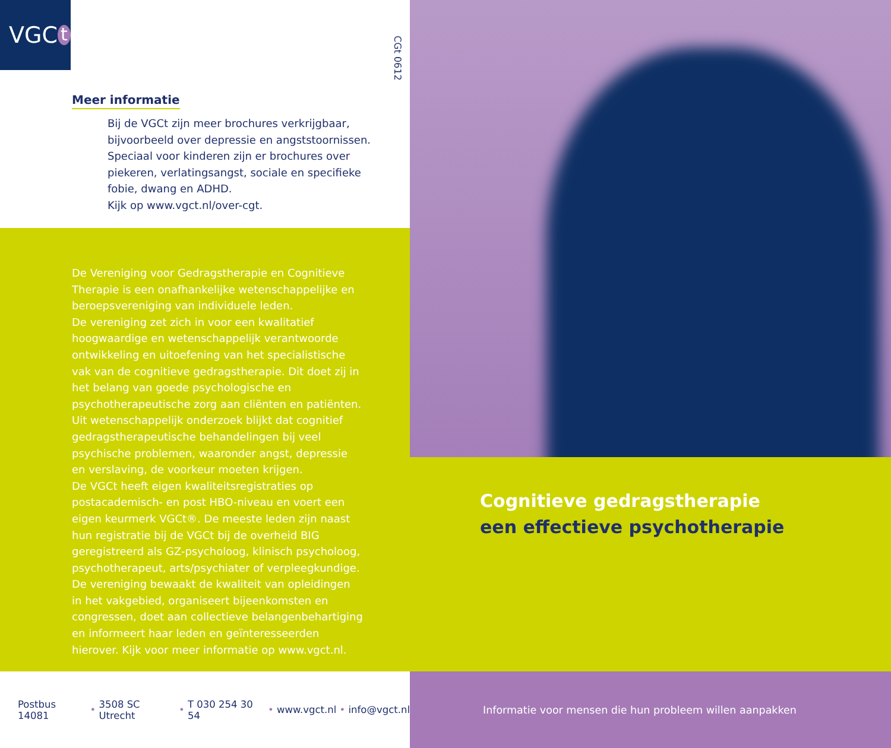VGC t
CGt 0612
Meer informatie
Bij de VGCt zijn meer brochures verkrijgbaar, bijvoorbeeld over depressie en angststoornissen. Speciaal voor kinderen zijn er brochures over piekeren, verlatingsangst, sociale en specifieke fobie, dwang en ADHD.
Kijk op www.vgct.nl/over-cgt.
De Vereniging voor Gedragstherapie en Cognitieve Therapie is een onafhankelijke wetenschappelijke en beroepsvereniging van individuele leden.
De vereniging zet zich in voor een kwalitatief hoogwaardige en wetenschappelijk verantwoorde ontwikkeling en uitoefening van het specialistische vak van de cognitieve gedragstherapie. Dit doet zij in het belang van goede psychologische en psychotherapeutische zorg aan cliënten en patiënten. Uit wetenschappelijk onderzoek blijkt dat cognitief gedragstherapeutische behandelingen bij veel psychische problemen, waaronder angst, depressie en verslaving, de voorkeur moeten krijgen.
De VGCt heeft eigen kwaliteitsregistraties op postacademisch- en post HBO-niveau en voert een eigen keurmerk VGCt®. De meeste leden zijn naast hun registratie bij de VGCt bij de overheid BIG geregistreerd als GZ-psycholoog, klinisch psycholoog, psychotherapeut, arts/psychiater of verpleegkundige.
De vereniging bewaakt de kwaliteit van opleidingen in het vakgebied, organiseert bijeenkomsten en congressen, doet aan collectieve belangenbehartiging en informeert haar leden en geïnteresseerden hierover. Kijk voor meer informatie op www.vgct.nl.
Postbus 14081 • 3508 SC Utrecht • T 030 254 30 54 • www.vgct.nl • info@vgct.nl
Cognitieve gedragstherapie
een effectieve psychotherapie
Informatie voor mensen die hun probleem willen aanpakken